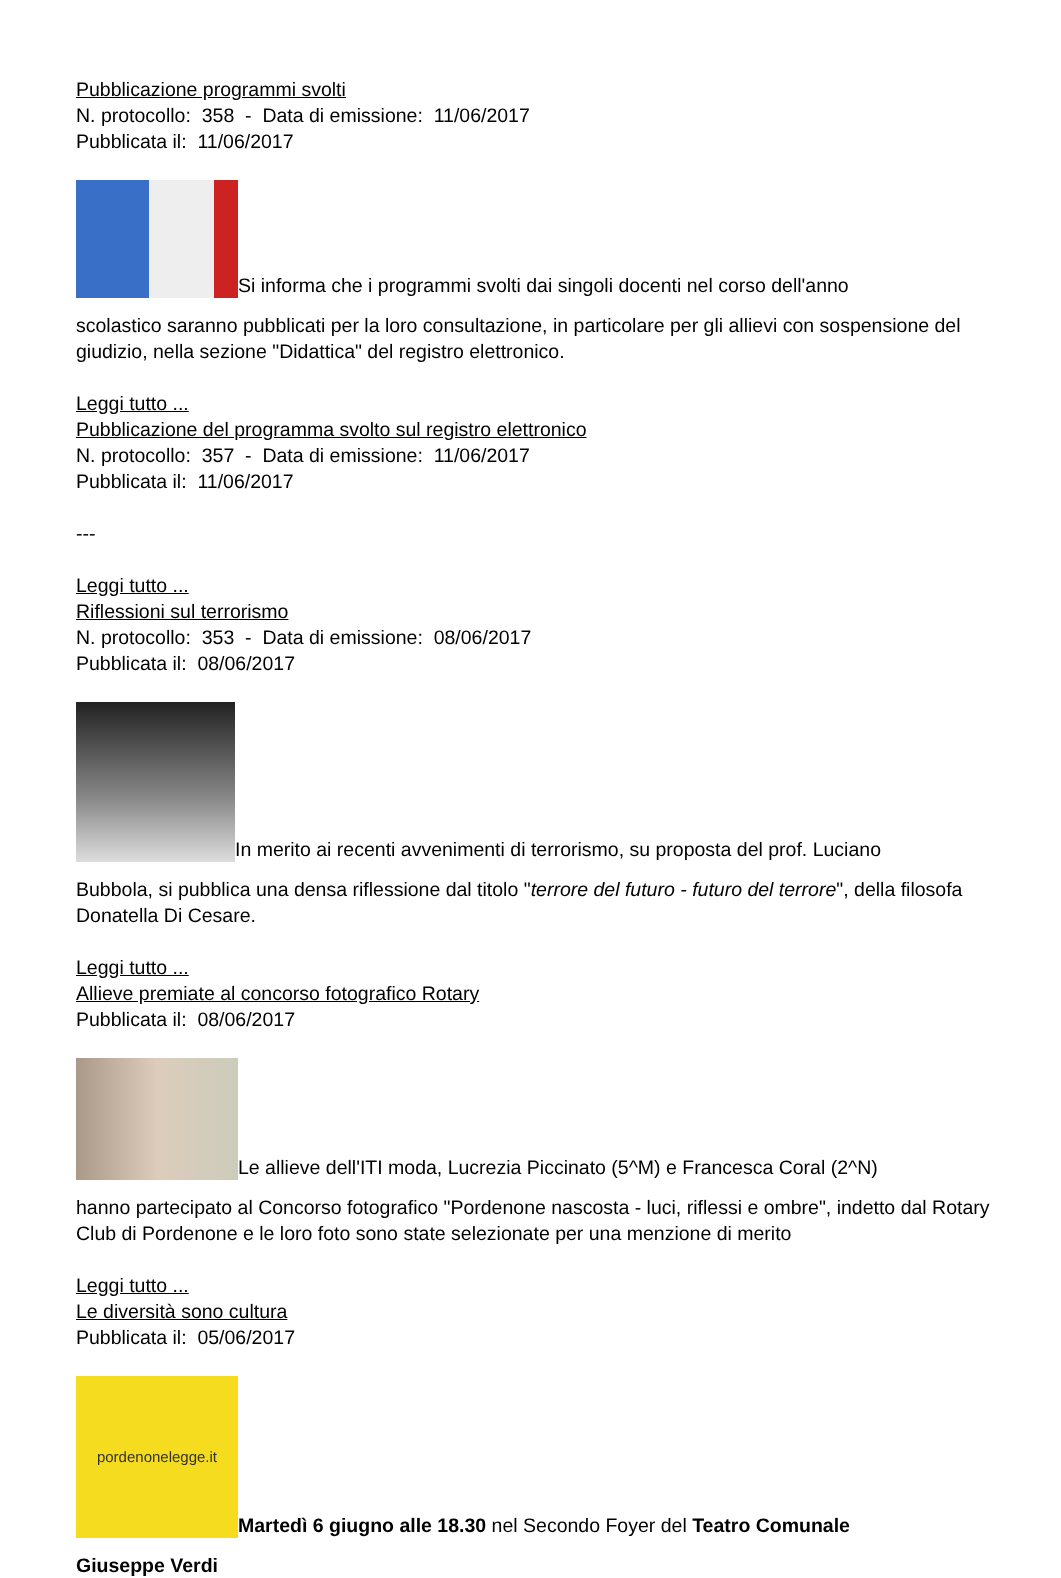Pubblicazione programmi svolti
N. protocollo: 358 - Data di emissione: 11/06/2017
Pubblicata il: 11/06/2017
Si informa che i programmi svolti dai singoli docenti nel corso dell'anno
scolastico saranno pubblicati per la loro consultazione, in particolare per gli allievi con sospensione del giudizio, nella sezione "Didattica" del registro elettronico.
Leggi tutto ...
Pubblicazione del programma svolto sul registro elettronico
N. protocollo: 357 - Data di emissione: 11/06/2017
Pubblicata il: 11/06/2017
---
Leggi tutto ...
Riflessioni sul terrorismo
N. protocollo: 353 - Data di emissione: 08/06/2017
Pubblicata il: 08/06/2017
In merito ai recenti avvenimenti di terrorismo, su proposta del prof. Luciano
Bubbola, si pubblica una densa riflessione dal titolo "terrore del futuro - futuro del terrore", della filosofa Donatella Di Cesare.
Leggi tutto ...
Allieve premiate al concorso fotografico Rotary
Pubblicata il: 08/06/2017
Le allieve dell'ITI moda, Lucrezia Piccinato (5^M) e Francesca Coral (2^N)
hanno partecipato al Concorso fotografico "Pordenone nascosta - luci, riflessi e ombre", indetto dal Rotary Club di Pordenone e le loro foto sono state selezionate per una menzione di merito
Leggi tutto ...
Le diversità sono cultura
Pubblicata il: 05/06/2017
pordenonelegge.it Martedì 6 giugno alle 18.30 nel Secondo Foyer del Teatro Comunale
Giuseppe Verdi